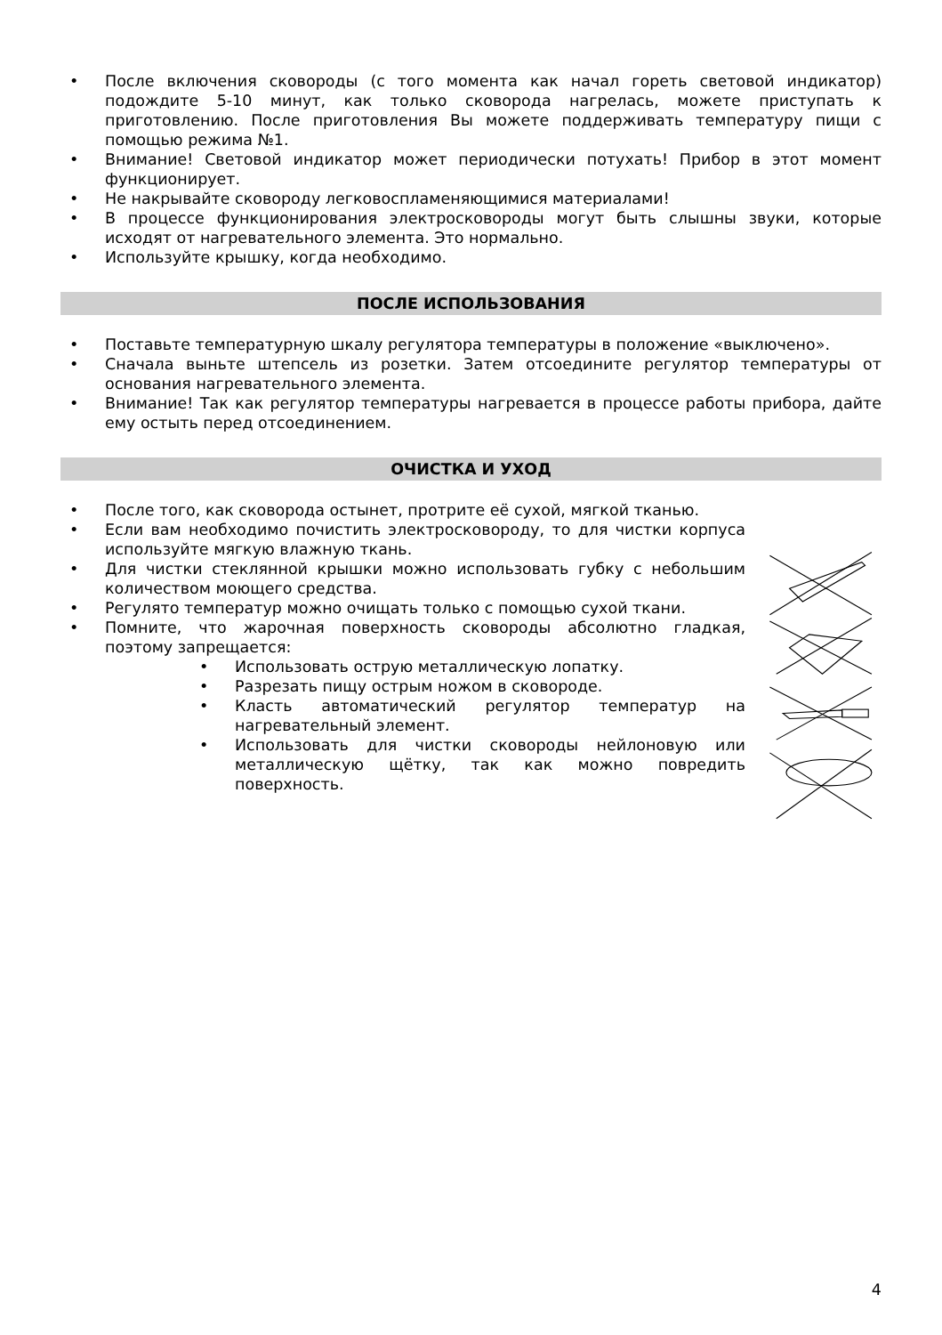• После включения сковороды (с того момента как начал гореть световой индикатор) подождите 5-10 минут, как только сковорода нагрелась, можете приступать к приготовлению. После приготовления Вы можете поддерживать температуру пищи с помощью режима №1.
• Внимание! Световой индикатор может периодически потухать! Прибор в этот момент функционирует.
• Не накрывайте сковороду легковоспламеняющимися материалами!
• В процессе функционирования электросковороды могут быть слышны звуки, которые исходят от нагревательного элемента. Это нормально.
• Используйте крышку, когда необходимо.
ПОСЛЕ ИСПОЛЬЗОВАНИЯ
• Поставьте температурную шкалу регулятора температуры в положение «выключено».
• Сначала выньте штепсель из розетки. Затем отсоедините регулятор температуры от основания нагревательного элемента.
• Внимание! Так как регулятор температуры нагревается в процессе работы прибора, дайте ему остыть перед отсоединением.
ОЧИСТКА И УХОД
• После того, как сковорода остынет, протрите её сухой, мягкой тканью.
• Если вам необходимо почистить электросковороду, то для чистки корпуса используйте мягкую влажную ткань.
• Для чистки стеклянной крышки можно использовать губку с небольшим количеством моющего средства.
• Регулято температур можно очищать только с помощью сухой ткани.
• Помните, что жарочная поверхность сковороды абсолютно гладкая, поэтому запрещается:
• Использовать острую металлическую лопатку.
• Разрезать пищу острым ножом в сковороде.
• Класть автоматический регулятор температур на нагревательный элемент.
• Использовать для чистки сковороды нейлоновую или металлическую щётку, так как можно повредить поверхность.
4